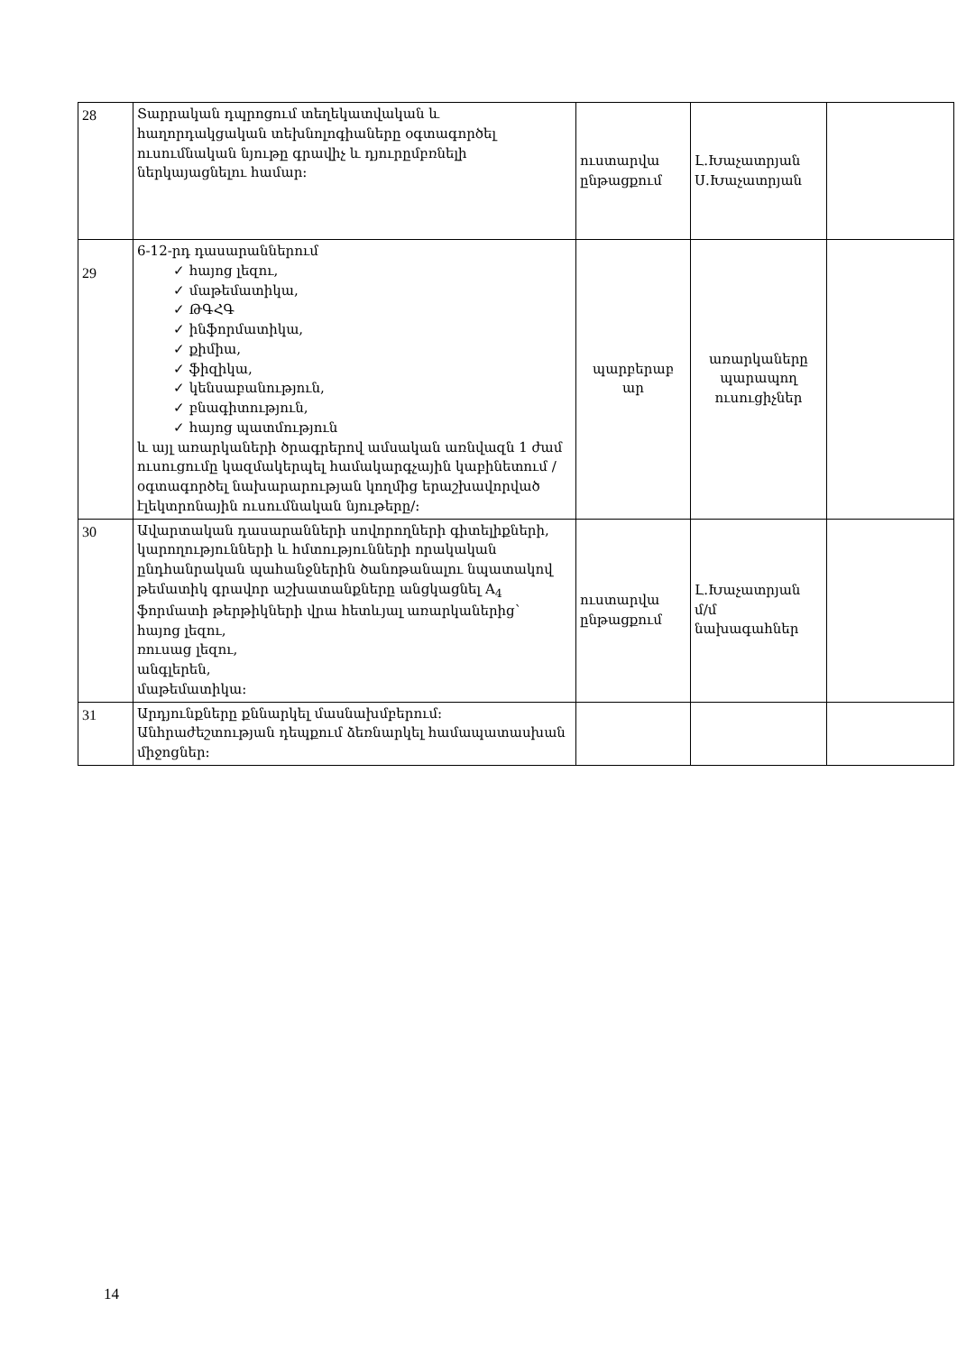| 28 | Տարրական դպրոցում տեղեկատվական և հաղորդակցական տեխնոլոգիաները օգտագործել ուսումնական նյութը գրավիչ և դյուրըմբռնելի ներկայացնելու համար: | ուստարվա ընթացքում | Լ.Խաչատրյան Ս.Խաչատրյան | |
| 29 | 6-12-րդ դասարաններում ✓ հայոց լեզու, ✓ մաթեմատիկա, ✓ ԹԳՀԳ ✓ ինֆորմատիկա, ✓ քիմիա, ✓ ֆիզիկա, ✓ կենսաբանություն, ✓ բնագիտություն, ✓ հայոց պատմություն և այլ առարկաների ծրագրերով ամսական առնվազն 1 ժամ ուսուցումը կազմակերպել համակարգչային կաբինետում /օգտագործել նախարարության կողմից երաշխավորված էլեկտրոնային ուսումնական նյութերը/: | պարբերաբ ար | առարկաները պարապող ուսուցիչներ | |
| 30 | Ավարտական դասարանների սովորողների գիտելիքների, կարողությունների և հմտությունների որակական ընդհանրական պահանջներին ծանոթանալու նպատակով թեմատիկ գրավոր աշխատանքները անցկացնել A<sub>4</sub> ֆորմատի թերթիկների վրա հետևյալ առարկաներից` հայոց լեզու, ռուսաց լեզու, անգլերեն, մաթեմատիկա: | ուստարվա ընթացքում | Լ.Խաչատրյան մ/մ նախագահներ | |
| 31 | Արդյունքները քննարկել մասնախմբերում: Անհրաժեշտության դեպքում ձեռնարկել համապատասխան միջոցներ: | | | |
14